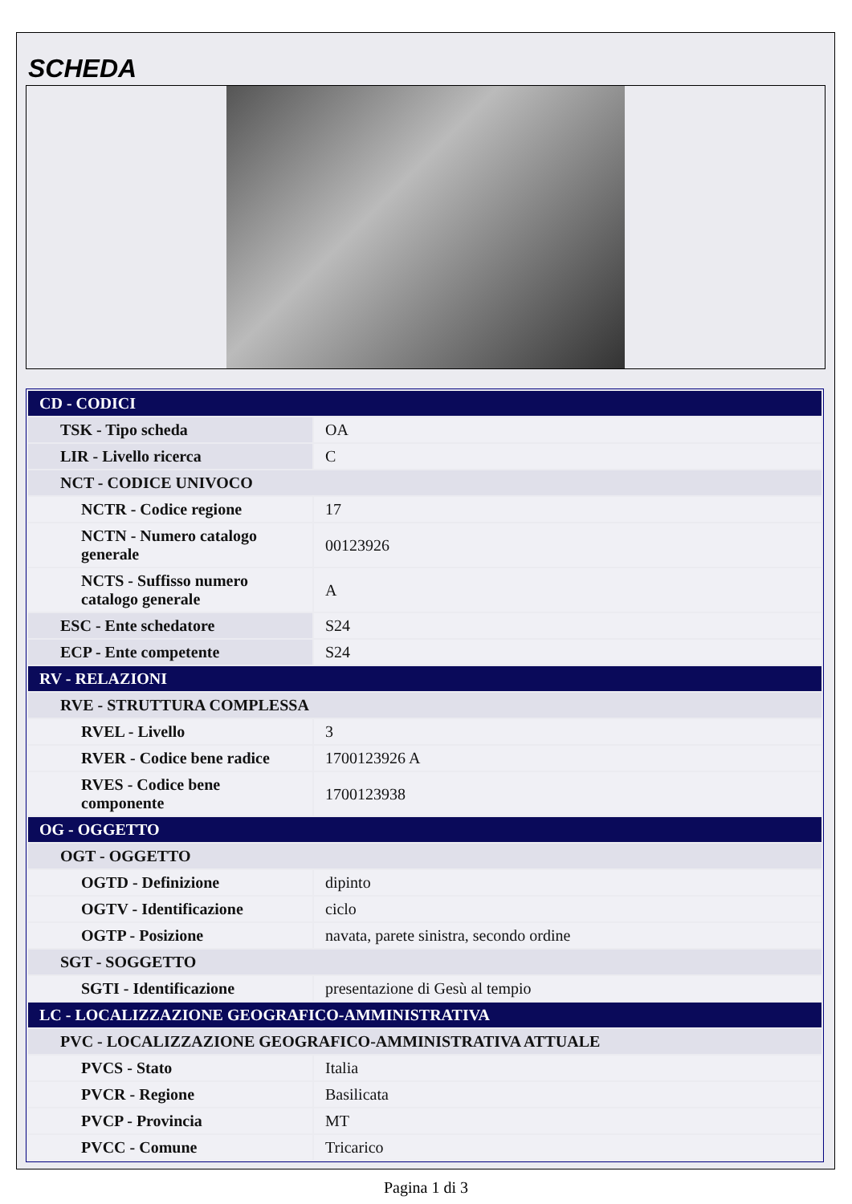SCHEDA
| CD - CODICI | |
| TSK - Tipo scheda | OA |
| LIR - Livello ricerca | C |
| NCT - CODICE UNIVOCO | |
| NCTR - Codice regione | 17 |
| NCTN - Numero catalogo generale | 00123926 |
| NCTS - Suffisso numero catalogo generale | A |
| ESC - Ente schedatore | S24 |
| ECP - Ente competente | S24 |
| RV - RELAZIONI | |
| RVE - STRUTTURA COMPLESSA | |
| RVEL - Livello | 3 |
| RVER - Codice bene radice | 1700123926 A |
| RVES - Codice bene componente | 1700123938 |
| OG - OGGETTO | |
| OGT - OGGETTO | |
| OGTD - Definizione | dipinto |
| OGTV - Identificazione | ciclo |
| OGTP - Posizione | navata, parete sinistra, secondo ordine |
| SGT - SOGGETTO | |
| SGTI - Identificazione | presentazione di Gesù al tempio |
| LC - LOCALIZZAZIONE GEOGRAFICO-AMMINISTRATIVA | |
| PVC - LOCALIZZAZIONE GEOGRAFICO-AMMINISTRATIVA ATTUALE | |
| PVCS - Stato | Italia |
| PVCR - Regione | Basilicata |
| PVCP - Provincia | MT |
| PVCC - Comune | Tricarico |
Pagina 1 di 3